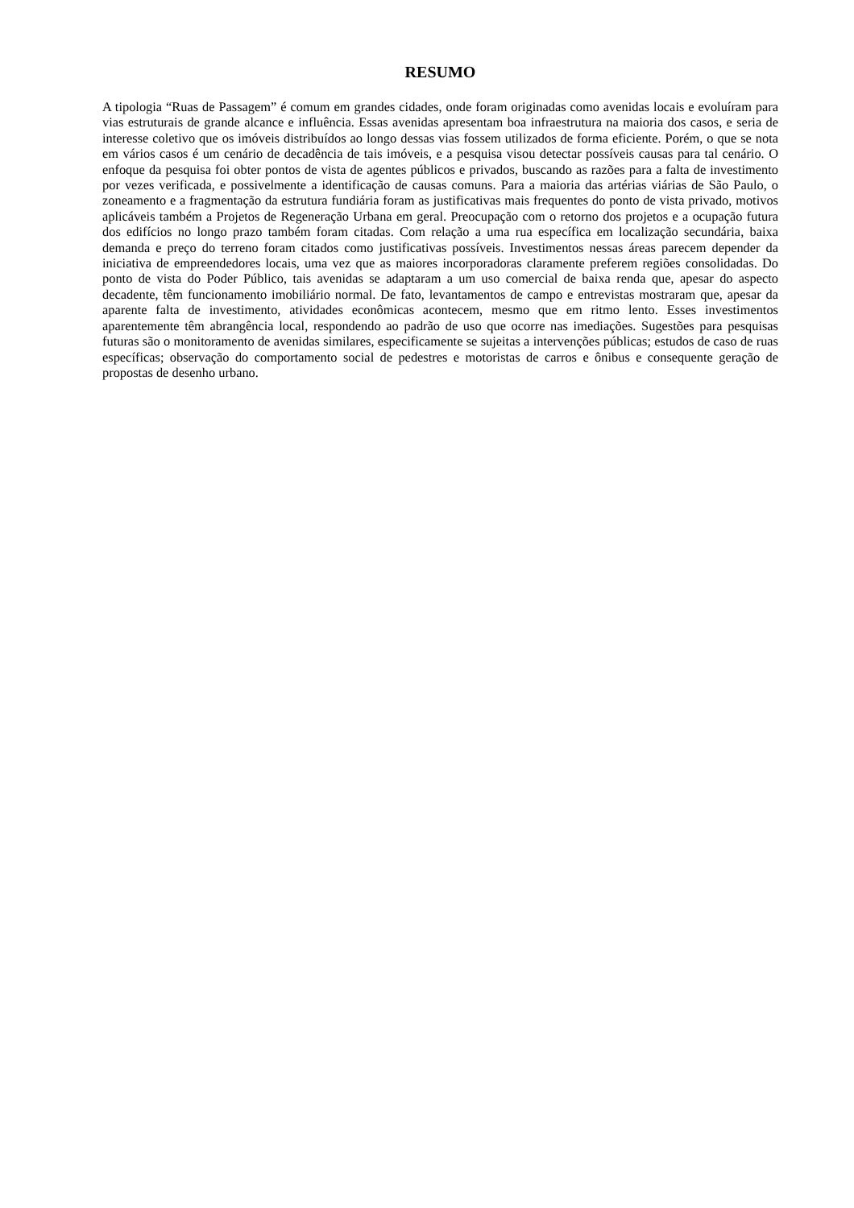RESUMO
A tipologia “Ruas de Passagem” é comum em grandes cidades, onde foram originadas como avenidas locais e evoluíram para vias estruturais de grande alcance e influência. Essas avenidas apresentam boa infraestrutura na maioria dos casos, e seria de interesse coletivo que os imóveis distribuídos ao longo dessas vias fossem utilizados de forma eficiente. Porém, o que se nota em vários casos é um cenário de decadência de tais imóveis, e a pesquisa visou detectar possíveis causas para tal cenário. O enfoque da pesquisa foi obter pontos de vista de agentes públicos e privados, buscando as razões para a falta de investimento por vezes verificada, e possivelmente a identificação de causas comuns. Para a maioria das artérias viárias de São Paulo, o zoneamento e a fragmentação da estrutura fundiária foram as justificativas mais frequentes do ponto de vista privado, motivos aplicáveis também a Projetos de Regeneração Urbana em geral. Preocupação com o retorno dos projetos e a ocupação futura dos edifícios no longo prazo também foram citadas. Com relação a uma rua específica em localização secundária, baixa demanda e preço do terreno foram citados como justificativas possíveis. Investimentos nessas áreas parecem depender da iniciativa de empreendedores locais, uma vez que as maiores incorporadoras claramente preferem regiões consolidadas. Do ponto de vista do Poder Público, tais avenidas se adaptaram a um uso comercial de baixa renda que, apesar do aspecto decadente, têm funcionamento imobiliário normal. De fato, levantamentos de campo e entrevistas mostraram que, apesar da aparente falta de investimento, atividades econômicas acontecem, mesmo que em ritmo lento. Esses investimentos aparentemente têm abrangência local, respondendo ao padrão de uso que ocorre nas imediações. Sugestões para pesquisas futuras são o monitoramento de avenidas similares, especificamente se sujeitas a intervenções públicas; estudos de caso de ruas específicas; observação do comportamento social de pedestres e motoristas de carros e ônibus e consequente geração de propostas de desenho urbano.